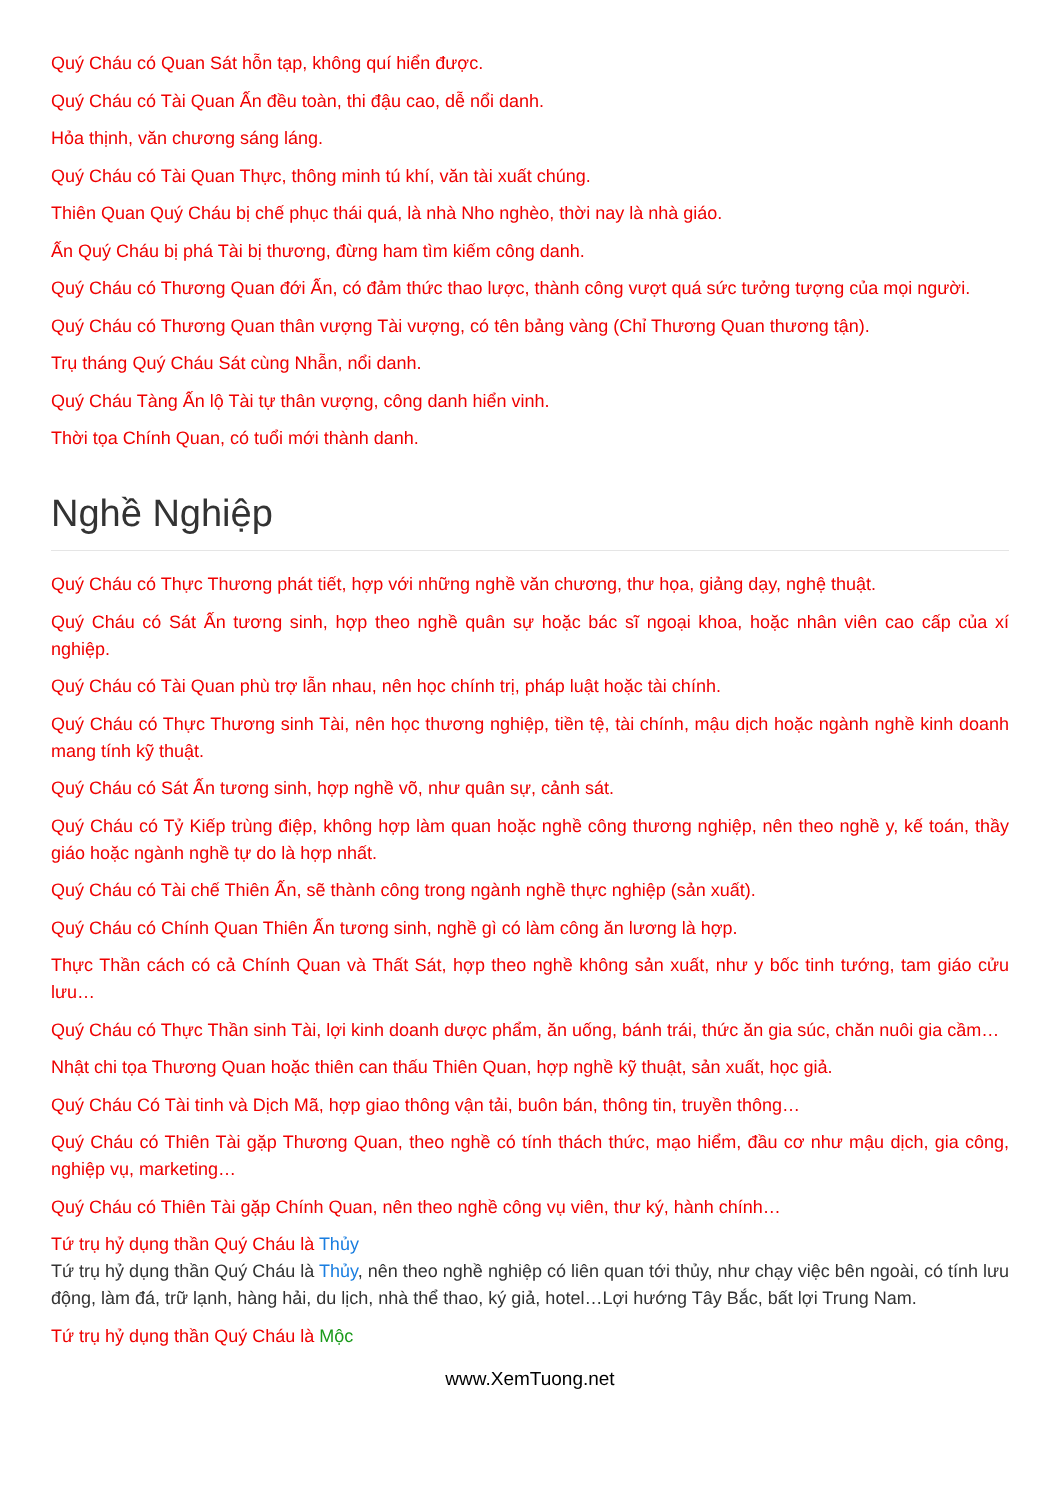Quý Cháu có Quan Sát hỗn tạp, không quí hiển được.
Quý Cháu có Tài Quan Ấn đều toàn, thi đậu cao, dễ nổi danh.
Hỏa thịnh, văn chương sáng láng.
Quý Cháu có Tài Quan Thực, thông minh tú khí, văn tài xuất chúng.
Thiên Quan Quý Cháu bị chế phục thái quá, là nhà Nho nghèo, thời nay là nhà giáo.
Ấn Quý Cháu bị phá Tài bị thương, đừng ham tìm kiếm công danh.
Quý Cháu có Thương Quan đới Ấn, có đảm thức thao lược, thành công vượt quá sức tưởng tượng của mọi người.
Quý Cháu có Thương Quan thân vượng Tài vượng, có tên bảng vàng (Chỉ Thương Quan thương tận).
Trụ tháng Quý Cháu Sát cùng Nhẫn, nổi danh.
Quý Cháu Tàng Ấn lộ Tài tự thân vượng, công danh hiển vinh.
Thời tọa Chính Quan, có tuổi mới thành danh.
Nghề Nghiệp
Quý Cháu có Thực Thương phát tiết, hợp với những nghề văn chương, thư họa, giảng dạy, nghệ thuật.
Quý Cháu có Sát Ấn tương sinh, hợp theo nghề quân sự hoặc bác sĩ ngoại khoa, hoặc nhân viên cao cấp của xí nghiệp.
Quý Cháu có Tài Quan phù trợ lẫn nhau, nên học chính trị, pháp luật hoặc tài chính.
Quý Cháu có Thực Thương sinh Tài, nên học thương nghiệp, tiền tệ, tài chính, mậu dịch hoặc ngành nghề kinh doanh mang tính kỹ thuật.
Quý Cháu có Sát Ấn tương sinh, hợp nghề võ, như quân sự, cảnh sát.
Quý Cháu có Tỷ Kiếp trùng điệp, không hợp làm quan hoặc nghề công thương nghiệp, nên theo nghề y, kế toán, thầy giáo hoặc ngành nghề tự do là hợp nhất.
Quý Cháu có Tài chế Thiên Ấn, sẽ thành công trong ngành nghề thực nghiệp (sản xuất).
Quý Cháu có Chính Quan Thiên Ấn tương sinh, nghề gì có làm công ăn lương là hợp.
Thực Thần cách có cả Chính Quan và Thất Sát, hợp theo nghề không sản xuất, như y bốc tinh tướng, tam giáo cửu lưu…
Quý Cháu có Thực Thần sinh Tài, lợi kinh doanh dược phẩm, ăn uống, bánh trái, thức ăn gia súc, chăn nuôi gia cầm…
Nhật chi tọa Thương Quan hoặc thiên can thấu Thiên Quan, hợp nghề kỹ thuật, sản xuất, học giả.
Quý Cháu Có Tài tinh và Dịch Mã, hợp giao thông vận tải, buôn bán, thông tin, truyền thông…
Quý Cháu có Thiên Tài gặp Thương Quan, theo nghề có tính thách thức, mạo hiểm, đầu cơ như mậu dịch, gia công, nghiệp vụ, marketing…
Quý Cháu có Thiên Tài gặp Chính Quan, nên theo nghề công vụ viên, thư ký, hành chính…
Tứ trụ hỷ dụng thần Quý Cháu là Thủy
Tứ trụ hỷ dụng thần Quý Cháu là Thủy, nên theo nghề nghiệp có liên quan tới thủy, như chạy việc bên ngoài, có tính lưu động, làm đá, trữ lạnh, hàng hải, du lịch, nhà thể thao, ký giả, hotel…Lợi hướng Tây Bắc, bất lợi Trung Nam.
Tứ trụ hỷ dụng thần Quý Cháu là Mộc
www.XemTuong.net